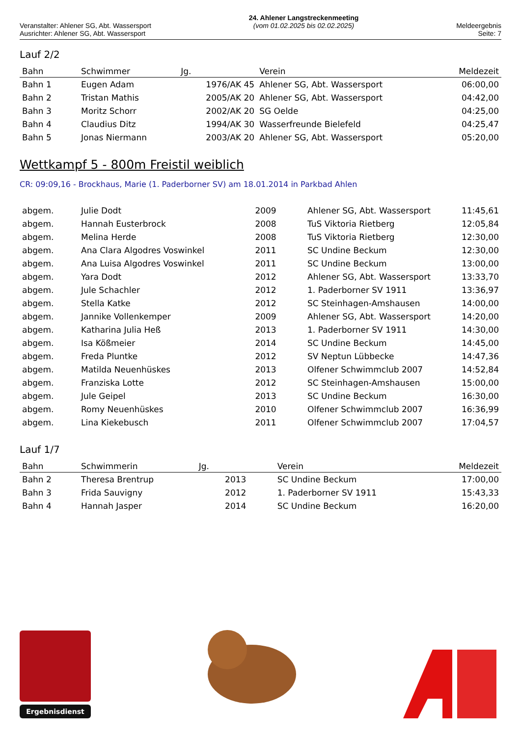Veranstalter: Ahlener SG, Abt. Wassersport
Ausrichter: Ahlener SG, Abt. Wassersport
24. Ahlener Langstreckenmeeting
(vom 01.02.2025 bis 02.02.2025)
Meldeergebnis
Seite: 7
Lauf 2/2
| Bahn | Schwimmer | Jg. | Verein | Meldezeit |
| --- | --- | --- | --- | --- |
| Bahn 1 | Eugen Adam | 1976/AK 45 | Ahlener SG, Abt. Wassersport | 06:00,00 |
| Bahn 2 | Tristan Mathis | 2005/AK 20 | Ahlener SG, Abt. Wassersport | 04:42,00 |
| Bahn 3 | Moritz Schorr | 2002/AK 20 | SG Oelde | 04:25,00 |
| Bahn 4 | Claudius Ditz | 1994/AK 30 | Wasserfreunde Bielefeld | 04:25,47 |
| Bahn 5 | Jonas Niermann | 2003/AK 20 | Ahlener SG, Abt. Wassersport | 05:20,00 |
Wettkampf 5 - 800m Freistil weiblich
CR: 09:09,16 - Brockhaus, Marie (1. Paderborner SV) am 18.01.2014 in Parkbad Ahlen
| abgem. | Julie Dodt | 2009 | Ahlener SG, Abt. Wassersport | 11:45,61 |
| abgem. | Hannah Eusterbrock | 2008 | TuS Viktoria Rietberg | 12:05,84 |
| abgem. | Melina Herde | 2008 | TuS Viktoria Rietberg | 12:30,00 |
| abgem. | Ana Clara Algodres Voswinkel | 2011 | SC Undine Beckum | 12:30,00 |
| abgem. | Ana Luisa Algodres Voswinkel | 2011 | SC Undine Beckum | 13:00,00 |
| abgem. | Yara Dodt | 2012 | Ahlener SG, Abt. Wassersport | 13:33,70 |
| abgem. | Jule Schachler | 2012 | 1. Paderborner SV 1911 | 13:36,97 |
| abgem. | Stella Katke | 2012 | SC Steinhagen-Amshausen | 14:00,00 |
| abgem. | Jannike Vollenkemper | 2009 | Ahlener SG, Abt. Wassersport | 14:20,00 |
| abgem. | Katharina Julia Heß | 2013 | 1. Paderborner SV 1911 | 14:30,00 |
| abgem. | Isa Kößmeier | 2014 | SC Undine Beckum | 14:45,00 |
| abgem. | Freda Pluntke | 2012 | SV Neptun Lübbecke | 14:47,36 |
| abgem. | Matilda Neuenhüskes | 2013 | Olfener Schwimmclub 2007 | 14:52,84 |
| abgem. | Franziska Lotte | 2012 | SC Steinhagen-Amshausen | 15:00,00 |
| abgem. | Jule Geipel | 2013 | SC Undine Beckum | 16:30,00 |
| abgem. | Romy Neuenhüskes | 2010 | Olfener Schwimmclub 2007 | 16:36,99 |
| abgem. | Lina Kiekebusch | 2011 | Olfener Schwimmclub 2007 | 17:04,57 |
Lauf 1/7
| Bahn | Schwimmerin | Jg. | Verein | Meldezeit |
| --- | --- | --- | --- | --- |
| Bahn 2 | Theresa Brentrup | 2013 | SC Undine Beckum | 17:00,00 |
| Bahn 3 | Frida Sauvigny | 2012 | 1. Paderborner SV 1911 | 15:43,33 |
| Bahn 4 | Hannah Jasper | 2014 | SC Undine Beckum | 16:20,00 |
Ergebnisdienst